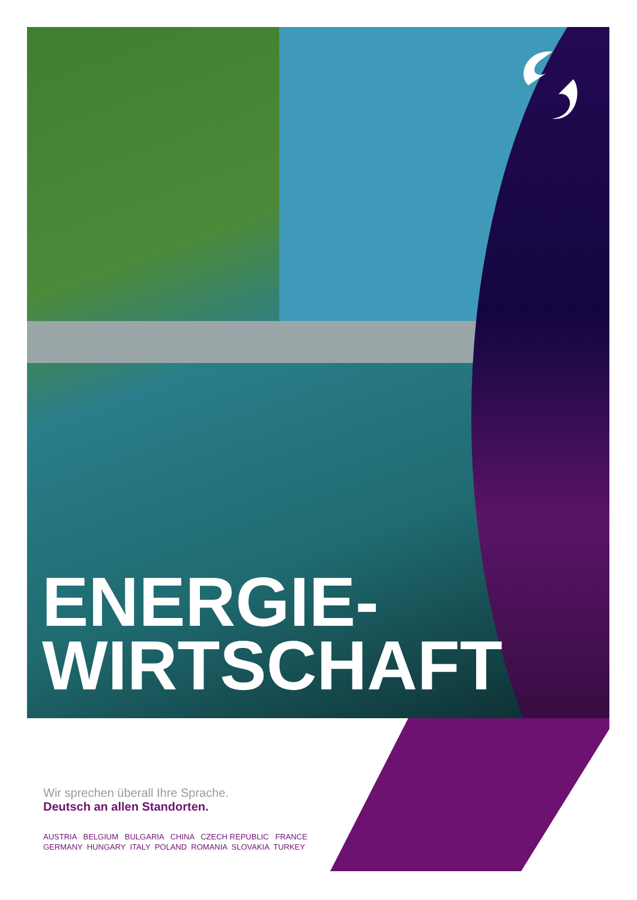ENERGIE-
WIRTSCHAFT
Wir sprechen überall Ihre Sprache.
Deutsch an allen Standorten.
AUSTRIA BELGIUM BULGARIA CHINA CZECH REPUBLIC FRANCE
GERMANY HUNGARY ITALY POLAND ROMANIA SLOVAKIA TURKEY